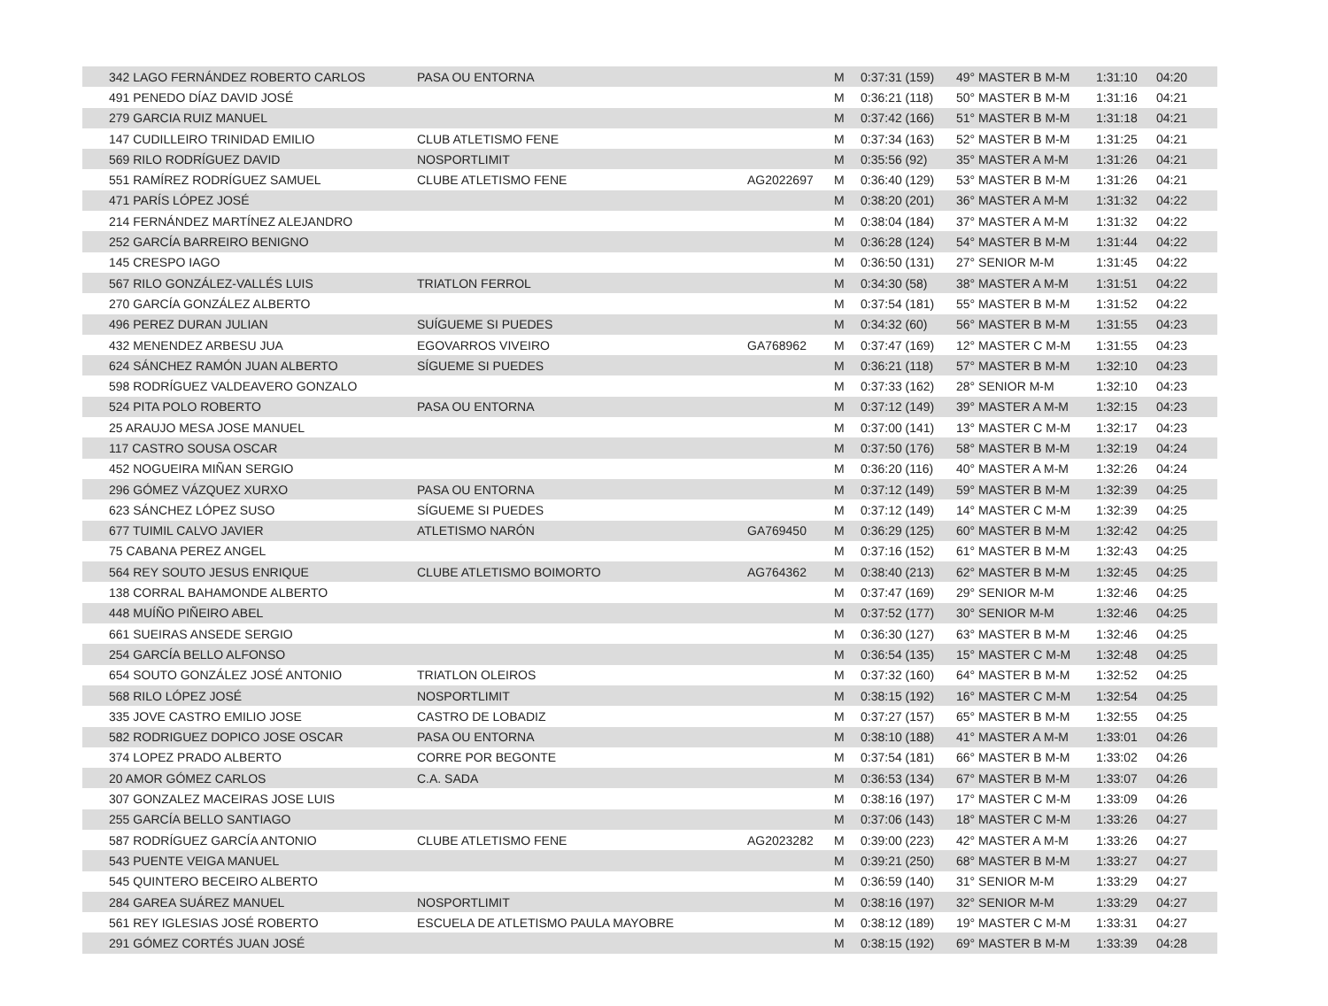| 342 LAGO FERNÁNDEZ ROBERTO CARLOS | PASA OU ENTORNA | | M | 0:37:31 (159) | 49° MASTER B M-M | 1:31:10 | 04:20 |
| 491 PENEDO DÍAZ DAVID JOSÉ | | | M | 0:36:21 (118) | 50° MASTER B M-M | 1:31:16 | 04:21 |
| 279 GARCIA RUIZ MANUEL | | | M | 0:37:42 (166) | 51° MASTER B M-M | 1:31:18 | 04:21 |
| 147 CUDILLEIRO TRINIDAD EMILIO | CLUB ATLETISMO FENE | | M | 0:37:34 (163) | 52° MASTER B M-M | 1:31:25 | 04:21 |
| 569 RILO RODRÍGUEZ DAVID | NOSPORTLIMIT | | M | 0:35:56 (92) | 35° MASTER A M-M | 1:31:26 | 04:21 |
| 551 RAMÍREZ RODRÍGUEZ SAMUEL | CLUBE ATLETISMO FENE | AG2022697 | M | 0:36:40 (129) | 53° MASTER B M-M | 1:31:26 | 04:21 |
| 471 PARÍS LÓPEZ JOSÉ | | | M | 0:38:20 (201) | 36° MASTER A M-M | 1:31:32 | 04:22 |
| 214 FERNÁNDEZ MARTÍNEZ ALEJANDRO | | | M | 0:38:04 (184) | 37° MASTER A M-M | 1:31:32 | 04:22 |
| 252 GARCÍA BARREIRO BENIGNO | | | M | 0:36:28 (124) | 54° MASTER B M-M | 1:31:44 | 04:22 |
| 145 CRESPO IAGO | | | M | 0:36:50 (131) | 27° SENIOR M-M | 1:31:45 | 04:22 |
| 567 RILO GONZÁLEZ-VALLÉS LUIS | TRIATLON FERROL | | M | 0:34:30 (58) | 38° MASTER A M-M | 1:31:51 | 04:22 |
| 270 GARCÍA GONZÁLEZ ALBERTO | | | M | 0:37:54 (181) | 55° MASTER B M-M | 1:31:52 | 04:22 |
| 496 PEREZ DURAN JULIAN | SUÍGUEME SI PUEDES | | M | 0:34:32 (60) | 56° MASTER B M-M | 1:31:55 | 04:23 |
| 432 MENENDEZ ARBESU JUA | EGOVARROS VIVEIRO | GA768962 | M | 0:37:47 (169) | 12° MASTER C M-M | 1:31:55 | 04:23 |
| 624 SÁNCHEZ RAMÓN JUAN ALBERTO | SÍGUEME SI PUEDES | | M | 0:36:21 (118) | 57° MASTER B M-M | 1:32:10 | 04:23 |
| 598 RODRÍGUEZ VALDEAVERO GONZALO | | | M | 0:37:33 (162) | 28° SENIOR M-M | 1:32:10 | 04:23 |
| 524 PITA POLO ROBERTO | PASA OU ENTORNA | | M | 0:37:12 (149) | 39° MASTER A M-M | 1:32:15 | 04:23 |
| 25 ARAUJO MESA JOSE MANUEL | | | M | 0:37:00 (141) | 13° MASTER C M-M | 1:32:17 | 04:23 |
| 117 CASTRO SOUSA OSCAR | | | M | 0:37:50 (176) | 58° MASTER B M-M | 1:32:19 | 04:24 |
| 452 NOGUEIRA MIÑAN SERGIO | | | M | 0:36:20 (116) | 40° MASTER A M-M | 1:32:26 | 04:24 |
| 296 GÓMEZ VÁZQUEZ XURXO | PASA OU ENTORNA | | M | 0:37:12 (149) | 59° MASTER B M-M | 1:32:39 | 04:25 |
| 623 SÁNCHEZ LÓPEZ SUSO | SÍGUEME SI PUEDES | | M | 0:37:12 (149) | 14° MASTER C M-M | 1:32:39 | 04:25 |
| 677 TUIMIL CALVO JAVIER | ATLETISMO NARÓN | GA769450 | M | 0:36:29 (125) | 60° MASTER B M-M | 1:32:42 | 04:25 |
| 75 CABANA PEREZ ANGEL | | | M | 0:37:16 (152) | 61° MASTER B M-M | 1:32:43 | 04:25 |
| 564 REY SOUTO JESUS ENRIQUE | CLUBE ATLETISMO BOIMORTO | AG764362 | M | 0:38:40 (213) | 62° MASTER B M-M | 1:32:45 | 04:25 |
| 138 CORRAL BAHAMONDE ALBERTO | | | M | 0:37:47 (169) | 29° SENIOR M-M | 1:32:46 | 04:25 |
| 448 MUÍÑO PIÑEIRO ABEL | | | M | 0:37:52 (177) | 30° SENIOR M-M | 1:32:46 | 04:25 |
| 661 SUEIRAS ANSEDE SERGIO | | | M | 0:36:30 (127) | 63° MASTER B M-M | 1:32:46 | 04:25 |
| 254 GARCÍA BELLO ALFONSO | | | M | 0:36:54 (135) | 15° MASTER C M-M | 1:32:48 | 04:25 |
| 654 SOUTO GONZÁLEZ JOSÉ ANTONIO | TRIATLON OLEIROS | | M | 0:37:32 (160) | 64° MASTER B M-M | 1:32:52 | 04:25 |
| 568 RILO LÓPEZ JOSÉ | NOSPORTLIMIT | | M | 0:38:15 (192) | 16° MASTER C M-M | 1:32:54 | 04:25 |
| 335 JOVE CASTRO EMILIO JOSE | CASTRO DE LOBADIZ | | M | 0:37:27 (157) | 65° MASTER B M-M | 1:32:55 | 04:25 |
| 582 RODRIGUEZ DOPICO JOSE OSCAR | PASA OU ENTORNA | | M | 0:38:10 (188) | 41° MASTER A M-M | 1:33:01 | 04:26 |
| 374 LOPEZ PRADO ALBERTO | CORRE POR BEGONTE | | M | 0:37:54 (181) | 66° MASTER B M-M | 1:33:02 | 04:26 |
| 20 AMOR GÓMEZ CARLOS | C.A. SADA | | M | 0:36:53 (134) | 67° MASTER B M-M | 1:33:07 | 04:26 |
| 307 GONZALEZ MACEIRAS JOSE LUIS | | | M | 0:38:16 (197) | 17° MASTER C M-M | 1:33:09 | 04:26 |
| 255 GARCÍA BELLO SANTIAGO | | | M | 0:37:06 (143) | 18° MASTER C M-M | 1:33:26 | 04:27 |
| 587 RODRÍGUEZ GARCÍA ANTONIO | CLUBE ATLETISMO FENE | AG2023282 | M | 0:39:00 (223) | 42° MASTER A M-M | 1:33:26 | 04:27 |
| 543 PUENTE VEIGA MANUEL | | | M | 0:39:21 (250) | 68° MASTER B M-M | 1:33:27 | 04:27 |
| 545 QUINTERO BECEIRO ALBERTO | | | M | 0:36:59 (140) | 31° SENIOR M-M | 1:33:29 | 04:27 |
| 284 GAREA SUÁREZ MANUEL | NOSPORTLIMIT | | M | 0:38:16 (197) | 32° SENIOR M-M | 1:33:29 | 04:27 |
| 561 REY IGLESIAS JOSÉ ROBERTO | ESCUELA DE ATLETISMO PAULA MAYOBRE | | M | 0:38:12 (189) | 19° MASTER C M-M | 1:33:31 | 04:27 |
| 291 GÓMEZ CORTÉS JUAN JOSÉ | | | M | 0:38:15 (192) | 69° MASTER B M-M | 1:33:39 | 04:28 |